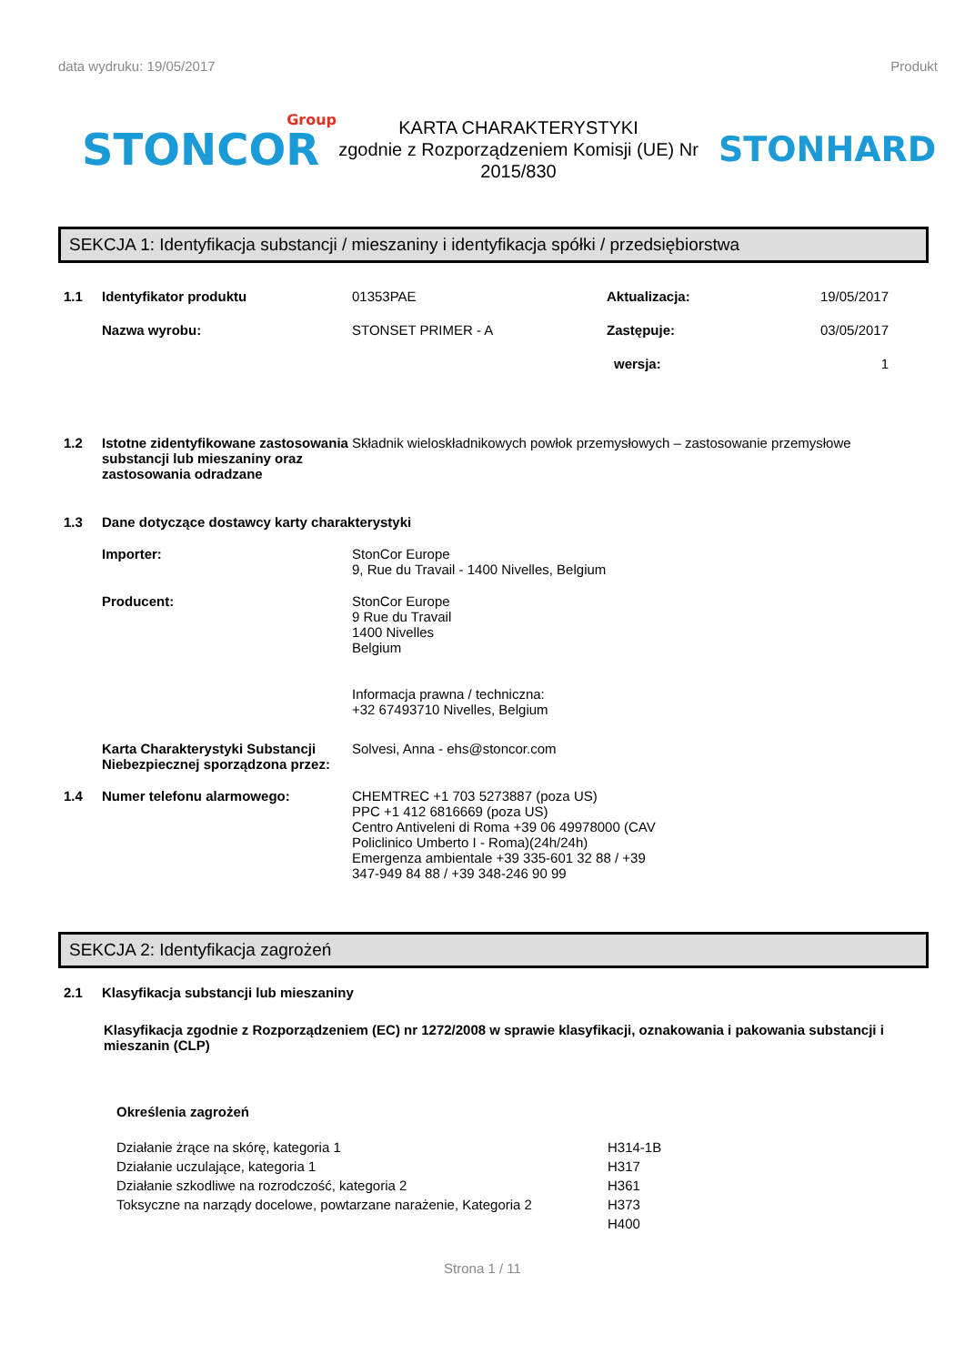data wydruku: 19/05/2017 Produkt
STONCOR
Group
KARTA CHARAKTERYSTYKI
zgodnie z Rozporządzeniem Komisji (UE) Nr 2015/830
STONHARD
SEKCJA 1: Identyfikacja substancji / mieszaniny i identyfikacja spółki / przedsiębiorstwa
1.1 Identyfikator produktu 01353PAE Aktualizacja: 19/05/2017
Nazwa wyrobu: STONSET PRIMER - A Zastępuje: 03/05/2017
wersja: 1
1.2 Istotne zidentyfikowane zastosowania substancji lub mieszaniny oraz zastosowania odradzane Składnik wieloskładnikowych powłok przemysłowych – zastosowanie przemysłowe
1.3 Dane dotyczące dostawcy karty charakterystyki
Importer: StonCor Europe
9, Rue du Travail - 1400 Nivelles, Belgium
Producent: StonCor Europe
9 Rue du Travail
1400 Nivelles
Belgium
Informacja prawna / techniczna:
+32 67493710 Nivelles, Belgium
Karta Charakterystyki Substancji Niebezpiecznej sporządzona przez: Solvesi, Anna - ehs@stoncor.com
1.4 Numer telefonu alarmowego: CHEMTREC +1 703 5273887 (poza US)
PPC +1 412 6816669 (poza US)
Centro Antiveleni di Roma +39 06 49978000 (CAV
Policlinico Umberto I - Roma)(24h/24h)
Emergenza ambientale +39 335-601 32 88 / +39
347-949 84 88 / +39 348-246 90 99
SEKCJA 2: Identyfikacja zagrożeń
2.1 Klasyfikacja substancji lub mieszaniny
Klasyfikacja zgodnie z Rozporządzeniem (EC) nr 1272/2008 w sprawie klasyfikacji, oznakowania i pakowania substancji i mieszanin (CLP)
Określenia zagrożeń
Działanie żrące na skórę, kategoria 1
Działanie uczulające, kategoria 1
Działanie szkodliwe na rozrodczość, kategoria 2
Toksyczne na narządy docelowe, powtarzane narażenie, Kategoria 2
H314-1B
H317
H361
H373
H400
Strona 1 / 11